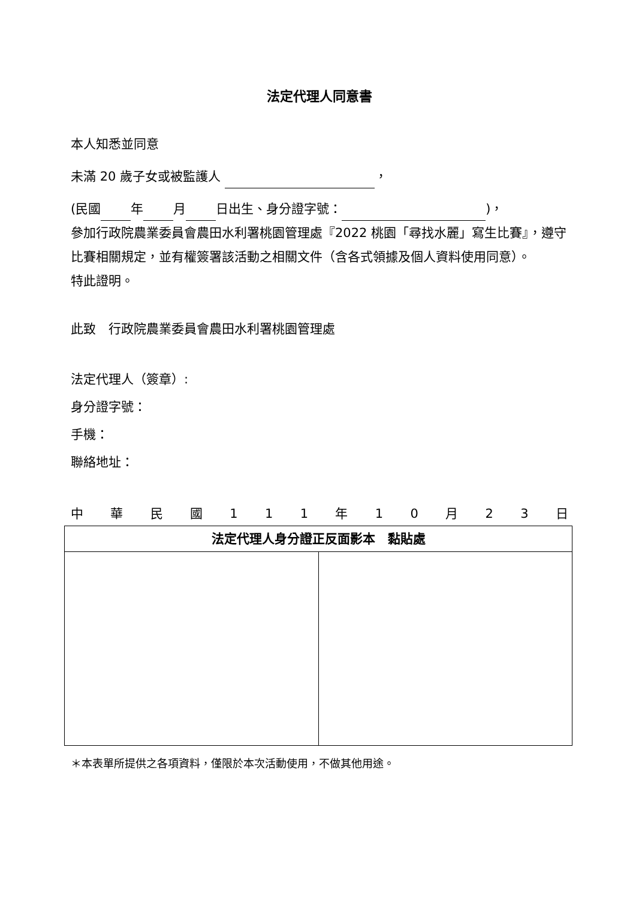法定代理人同意書
本人知悉並同意
未滿 20 歲子女或被監護人 ，
(民國 年 月 日出生、身分證字號： )，
參加行政院農業委員會農田水利署桃園管理處『2022 桃園「尋找水麗」寫生比賽』，遵守比賽相關規定，並有權簽署該活動之相關文件（含各式領據及個人資料使用同意）。
特此證明。
此致　行政院農業委員會農田水利署桃園管理處
法定代理人（簽章）:
身分證字號：
手機：
聯絡地址：
中華民國 111 年 10 月 23 日
| 法定代理人身分證正反面影本 黏貼處 | |
| --- | --- |
＊本表單所提供之各項資料，僅限於本次活動使用，不做其他用途。